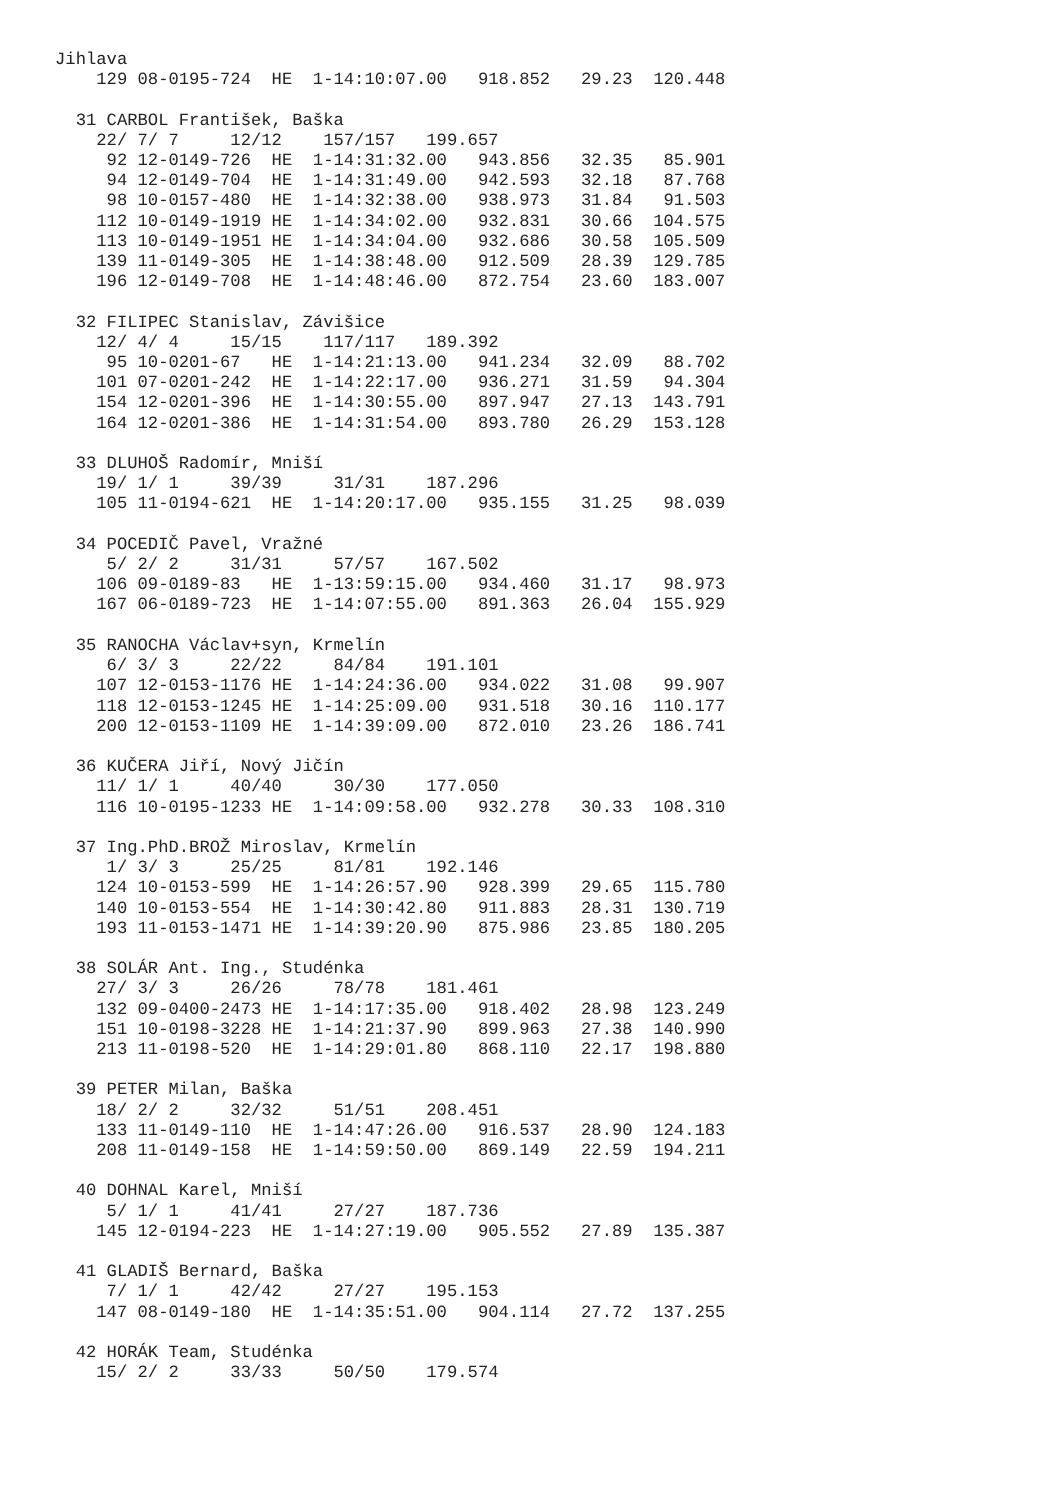Jihlava
    129 08-0195-724  HE  1-14:10:07.00   918.852   29.23  120.448

  31 CARBOL František, Baška
    22/ 7/ 7     12/12    157/157   199.657
     92 12-0149-726  HE  1-14:31:32.00   943.856   32.35   85.901
     94 12-0149-704  HE  1-14:31:49.00   942.593   32.18   87.768
     98 10-0157-480  HE  1-14:32:38.00   938.973   31.84   91.503
    112 10-0149-1919 HE  1-14:34:02.00   932.831   30.66  104.575
    113 10-0149-1951 HE  1-14:34:04.00   932.686   30.58  105.509
    139 11-0149-305  HE  1-14:38:48.00   912.509   28.39  129.785
    196 12-0149-708  HE  1-14:48:46.00   872.754   23.60  183.007

  32 FILIPEC Stanislav, Závišice
    12/ 4/ 4     15/15    117/117   189.392
     95 10-0201-67   HE  1-14:21:13.00   941.234   32.09   88.702
    101 07-0201-242  HE  1-14:22:17.00   936.271   31.59   94.304
    154 12-0201-396  HE  1-14:30:55.00   897.947   27.13  143.791
    164 12-0201-386  HE  1-14:31:54.00   893.780   26.29  153.128

  33 DLUHOŠ Radomír, Mniší
    19/ 1/ 1     39/39     31/31    187.296
    105 11-0194-621  HE  1-14:20:17.00   935.155   31.25   98.039

  34 POCEDIČ Pavel, Vražné
     5/ 2/ 2     31/31     57/57    167.502
    106 09-0189-83   HE  1-13:59:15.00   934.460   31.17   98.973
    167 06-0189-723  HE  1-14:07:55.00   891.363   26.04  155.929

  35 RANOCHA Václav+syn, Krmelín
     6/ 3/ 3     22/22     84/84    191.101
    107 12-0153-1176 HE  1-14:24:36.00   934.022   31.08   99.907
    118 12-0153-1245 HE  1-14:25:09.00   931.518   30.16  110.177
    200 12-0153-1109 HE  1-14:39:09.00   872.010   23.26  186.741

  36 KUČERA Jiří, Nový Jičín
    11/ 1/ 1     40/40     30/30    177.050
    116 10-0195-1233 HE  1-14:09:58.00   932.278   30.33  108.310

  37 Ing.PhD.BROŽ Miroslav, Krmelín
     1/ 3/ 3     25/25     81/81    192.146
    124 10-0153-599  HE  1-14:26:57.90   928.399   29.65  115.780
    140 10-0153-554  HE  1-14:30:42.80   911.883   28.31  130.719
    193 11-0153-1471 HE  1-14:39:20.90   875.986   23.85  180.205

  38 SOLÁR Ant. Ing., Studénka
    27/ 3/ 3     26/26     78/78    181.461
    132 09-0400-2473 HE  1-14:17:35.00   918.402   28.98  123.249
    151 10-0198-3228 HE  1-14:21:37.90   899.963   27.38  140.990
    213 11-0198-520  HE  1-14:29:01.80   868.110   22.17  198.880

  39 PETER Milan, Baška
    18/ 2/ 2     32/32     51/51    208.451
    133 11-0149-110  HE  1-14:47:26.00   916.537   28.90  124.183
    208 11-0149-158  HE  1-14:59:50.00   869.149   22.59  194.211

  40 DOHNAL Karel, Mniší
     5/ 1/ 1     41/41     27/27    187.736
    145 12-0194-223  HE  1-14:27:19.00   905.552   27.89  135.387

  41 GLADIŠ Bernard, Baška
     7/ 1/ 1     42/42     27/27    195.153
    147 08-0149-180  HE  1-14:35:51.00   904.114   27.72  137.255

  42 HORÁK Team, Studénka
    15/ 2/ 2     33/33     50/50    179.574